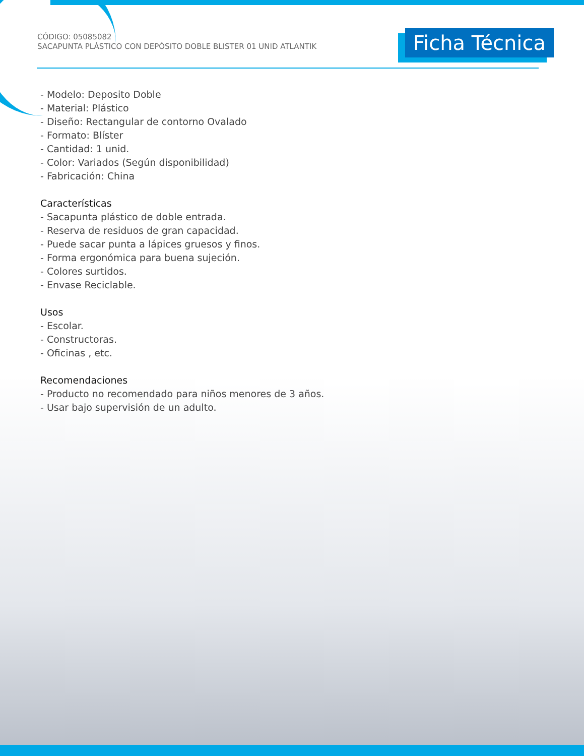CÓDIGO: 05085082
SACAPUNTA PLÁSTICO CON DEPÓSITO DOBLE BLISTER 01 UNID ATLANTIK
Ficha Técnica
- Modelo: Deposito Doble
- Material: Plástico
- Diseño: Rectangular de contorno Ovalado
- Formato: Blíster
- Cantidad: 1 unid.
- Color: Variados (Según disponibilidad)
- Fabricación: China
Características
- Sacapunta plástico de doble entrada.
- Reserva de residuos de gran capacidad.
- Puede sacar punta a lápices gruesos y finos.
- Forma ergonómica para buena sujeción.
- Colores surtidos.
- Envase Reciclable.
Usos
- Escolar.
- Constructoras.
- Oficinas , etc.
Recomendaciones
- Producto no recomendado para niños menores de 3 años.
- Usar bajo supervisión de un adulto.